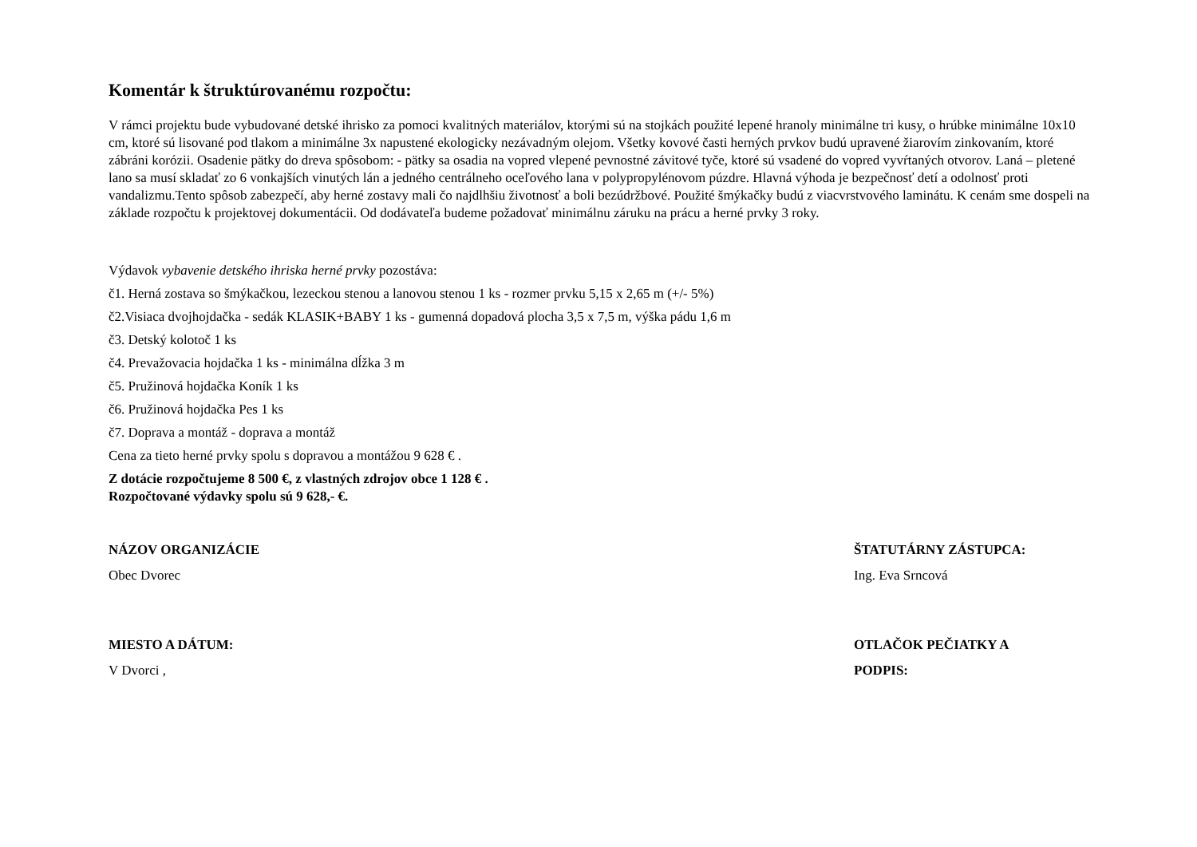Komentár k štruktúrovanému rozpočtu:
V rámci projektu bude vybudované detské ihrisko za pomoci kvalitných materiálov, ktorými sú na stojkách použité lepené hranoly minimálne tri kusy, o hrúbke minimálne 10x10 cm, ktoré sú lisované pod tlakom a minimálne 3x napustené ekologicky nezávadným olejom. Všetky kovové časti herných prvkov budú upravené žiarovím zinkovaním, ktoré zábráni korózii. Osadenie pätky do dreva spôsobom: - pätky sa osadia na vopred vlepené pevnostné závitové tyče, ktoré sú vsadené do vopred vyvŕtaných otvorov. Laná – pletené lano sa musí skladať zo 6 vonkajších vinutých lán a jedného centrálneho oceľového lana v polypropylénovom púzdre. Hlavná výhoda je bezpečnosť detí a odolnosť proti vandalizmu.Tento spôsob zabezpečí, aby herné zostavy mali čo najdlhšiu životnosť a boli bezúdržbové. Použité šmýkačky budú z viacvrstvového laminátu. K cenám sme dospeli na základe rozpočtu k projektovej dokumentácii. Od dodávateľa budeme požadovať minimálnu záruku na prácu a herné prvky 3 roky.
Výdavok vybavenie detského ihriska herné prvky pozostáva:
č1. Herná zostava so šmýkačkou, lezeckou stenou a lanovou stenou 1 ks - rozmer prvku 5,15 x 2,65 m (+/- 5%)
č2.Visiaca dvojhojdačka - sedák KLASIK+BABY 1 ks - gumenná dopadová plocha 3,5 x 7,5 m, výška pádu 1,6 m
č3. Detský kolotoč 1 ks
č4. Prevažovacia hojdačka 1 ks - minimálna dĺžka 3 m
č5. Pružinová hojdačka Koník 1 ks
č6. Pružinová hojdačka Pes 1 ks
č7. Doprava a montáž - doprava a montáž
Cena za tieto herné prvky spolu s dopravou a montážou 9 628 € .
Z dotácie rozpočtujeme 8 500 €, z vlastných zdrojov obce 1 128 € .
Rozpočtované výdavky spolu sú 9 628,- €.
NÁZOV ORGANIZÁCIE
Obec Dvorec
ŠTATUTÁRNY ZÁSTUPCA:
Ing. Eva Srncová
MIESTO A DÁTUM:
V Dvorci ,
OTLAČOK PEČIATKY A
PODPIS: